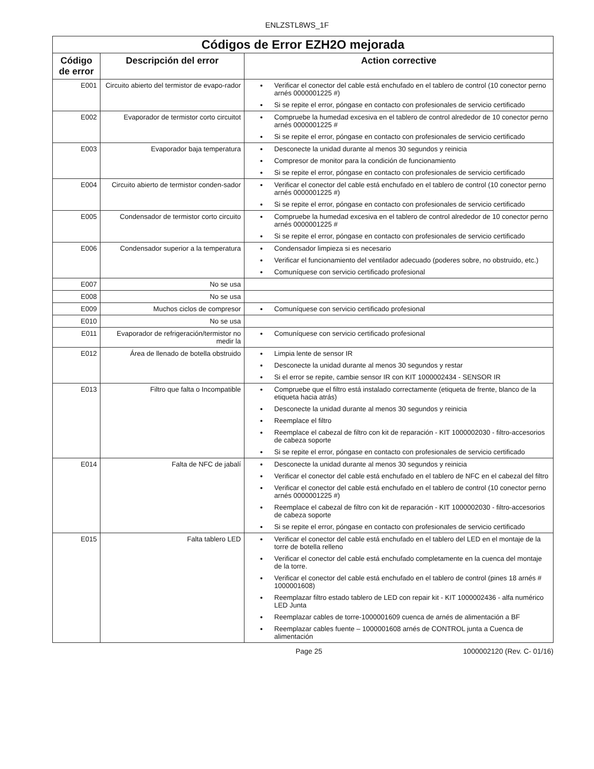ENLZSTL8WS_1F
| Códigos de Error EZH2O mejorada | | |
| --- | --- | --- |
| Código de error | Descripción del error | Action corrective |
| E001 | Circuito abierto del termistor de evapo-rador | Verificar el conector del cable está enchufado en el tablero de control (10 conector perno arnés 0000001225 #) Si se repite el error, póngase en contacto con profesionales de servicio certificado |
| E002 | Evaporador de termistor corto circuitot | Compruebe la humedad excesiva en el tablero de control alrededor de 10 conector perno arnés 0000001225 # Si se repite el error, póngase en contacto con profesionales de servicio certificado |
| E003 | Evaporador baja temperatura | Desconecte la unidad durante al menos 30 segundos y reinicia Compresor de monitor para la condición de funcionamiento Si se repite el error, póngase en contacto con profesionales de servicio certificado |
| E004 | Circuito abierto de termistor conden-sador | Verificar el conector del cable está enchufado en el tablero de control (10 conector perno arnés 0000001225 #) Si se repite el error, póngase en contacto con profesionales de servicio certificado |
| E005 | Condensador de termistor corto circuito | Compruebe la humedad excesiva en el tablero de control alrededor de 10 conector perno arnés 0000001225 # Si se repite el error, póngase en contacto con profesionales de servicio certificado |
| E006 | Condensador superior a la temperatura | Condensador limpieza si es necesario Verificar el funcionamiento del ventilador adecuado (poderes sobre, no obstruido, etc.) Comuníquese con servicio certificado profesional |
| E007 | No se usa | |
| E008 | No se usa | |
| E009 | Muchos ciclos de compresor | Comuníquese con servicio certificado profesional |
| E010 | No se usa | |
| E011 | Evaporador de refrigeración/termistor no medir la | Comuníquese con servicio certificado profesional |
| E012 | Área de llenado de botella obstruido | Limpia lente de sensor IR Desconecte la unidad durante al menos 30 segundos y restar Si el error se repite, cambie sensor IR con KIT 1000002434 - SENSOR IR |
| E013 | Filtro que falta o Incompatible | Compruebe que el filtro está instalado correctamente (etiqueta de frente, blanco de la etiqueta hacia atrás) Desconecte la unidad durante al menos 30 segundos y reinicia Reemplace el filtro Reemplace el cabezal de filtro con kit de reparación - KIT 1000002030 - filtro-accesorios de cabeza soporte Si se repite el error, póngase en contacto con profesionales de servicio certificado |
| E014 | Falta de NFC de jabalí | Desconecte la unidad durante al menos 30 segundos y reinicia Verificar el conector del cable está enchufado en el tablero de NFC en el cabezal del filtro Verificar el conector del cable está enchufado en el tablero de control (10 conector perno arnés 0000001225 #) Reemplace el cabezal de filtro con kit de reparación - KIT 1000002030 - filtro-accesorios de cabeza soporte Si se repite el error, póngase en contacto con profesionales de servicio certificado |
| E015 | Falta tablero LED | Verificar el conector del cable está enchufado en el tablero del LED en el montaje de la torre de botella relleno Verificar el conector del cable está enchufado completamente en la cuenca del montaje de la torre. Verificar el conector del cable está enchufado en el tablero de control (pines 18 arnés # 1000001608) Reemplazar filtro estado tablero de LED con repair kit - KIT 1000002436 - alfa numérico LED Junta Reemplazar cables de torre-1000001609 cuenca de arnés de alimentación a BF Reemplazar cables fuente – 1000001608 arnés de CONTROL junta a Cuenca de alimentación |
Page 25 1000002120 (Rev. C- 01/16)